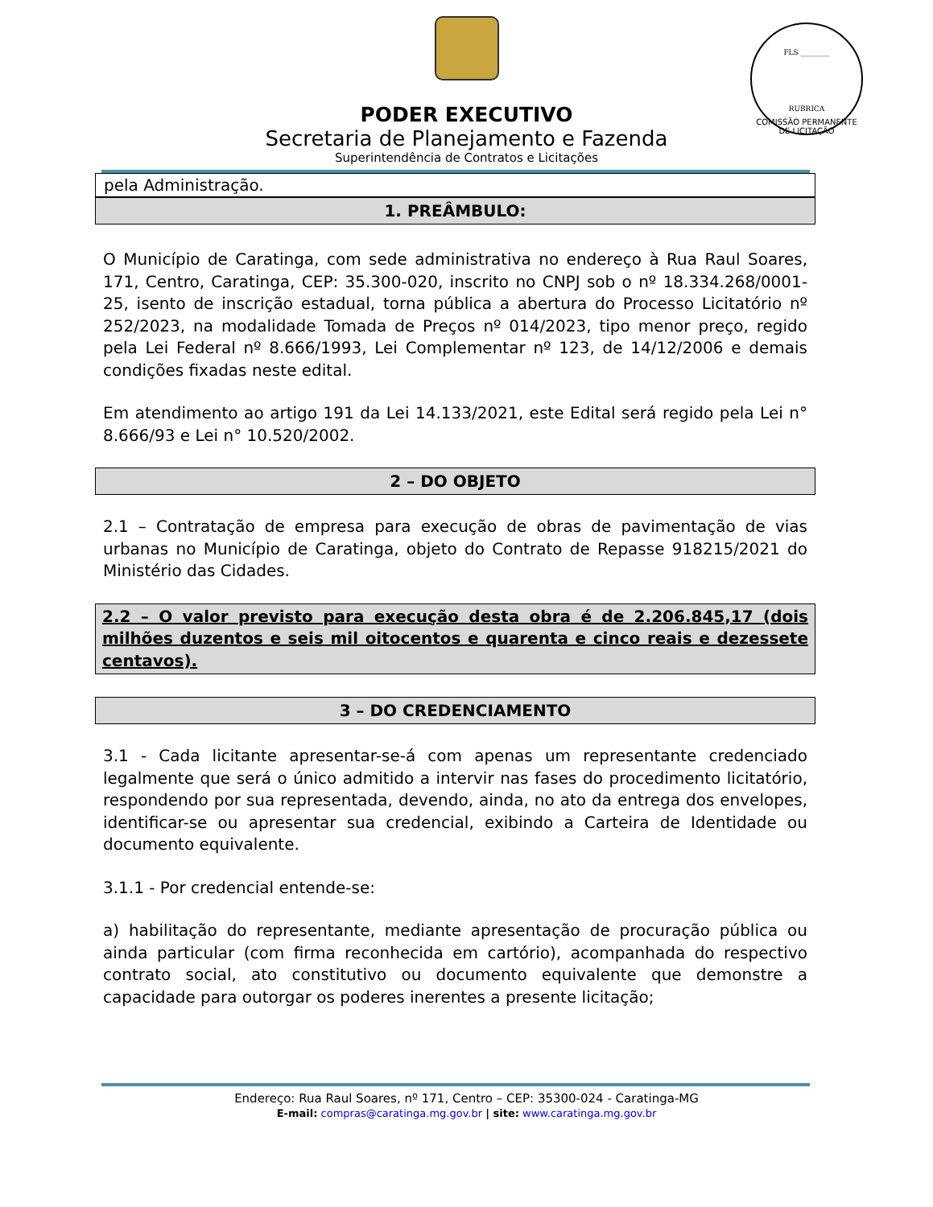PODER EXECUTIVO
Secretaria de Planejamento e Fazenda
Superintendência de Contratos e Licitações
FLS ________
RUBRICA
COMISSÃO PERMANENTE DE LICITAÇÃO
pela Administração.
1. PREÂMBULO:
O Município de Caratinga, com sede administrativa no endereço à Rua Raul Soares, 171, Centro, Caratinga, CEP: 35.300-020, inscrito no CNPJ sob o nº 18.334.268/0001-25, isento de inscrição estadual, torna pública a abertura do Processo Licitatório nº 252/2023, na modalidade Tomada de Preços nº 014/2023, tipo menor preço, regido pela Lei Federal nº 8.666/1993, Lei Complementar nº 123, de 14/12/2006 e demais condições fixadas neste edital.
Em atendimento ao artigo 191 da Lei 14.133/2021, este Edital será regido pela Lei n° 8.666/93 e Lei n° 10.520/2002.
2 – DO OBJETO
2.1 – Contratação de empresa para execução de obras de pavimentação de vias urbanas no Município de Caratinga, objeto do Contrato de Repasse 918215/2021 do Ministério das Cidades.
2.2 – O valor previsto para execução desta obra é de 2.206.845,17 (dois milhões duzentos e seis mil oitocentos e quarenta e cinco reais e dezessete centavos).
3 – DO CREDENCIAMENTO
3.1 - Cada licitante apresentar-se-á com apenas um representante credenciado legalmente que será o único admitido a intervir nas fases do procedimento licitatório, respondendo por sua representada, devendo, ainda, no ato da entrega dos envelopes, identificar-se ou apresentar sua credencial, exibindo a Carteira de Identidade ou documento equivalente.
3.1.1 - Por credencial entende-se:
a) habilitação do representante, mediante apresentação de procuração pública ou ainda particular (com firma reconhecida em cartório), acompanhada do respectivo contrato social, ato constitutivo ou documento equivalente que demonstre a capacidade para outorgar os poderes inerentes a presente licitação;
Endereço: Rua Raul Soares, nº 171, Centro – CEP: 35300-024 - Caratinga-MG
E-mail: compras@caratinga.mg.gov.br | site: www.caratinga.mg.gov.br